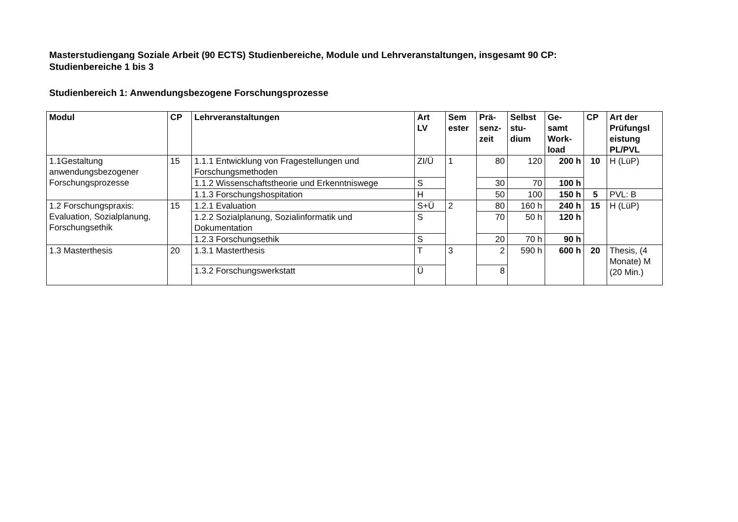Masterstudiengang Soziale Arbeit (90 ECTS) Studienbereiche, Module und Lehrveranstaltungen, insgesamt 90 CP:
Studienbereiche 1 bis 3
Studienbereich 1: Anwendungsbezogene Forschungsprozesse
| Modul | CP | Lehrveranstaltungen | Art LV | Sem ester | Prä- senz- zeit | Selbst stu- dium | Ge- samt Work- load | CP | Art der Prüfungsl eistung PL/PVL |
| --- | --- | --- | --- | --- | --- | --- | --- | --- | --- |
| 1.1Gestaltung anwendungsbezogener Forschungsprozesse | 15 | 1.1.1 Entwicklung von Fragestellungen und Forschungsmethoden | ZI/Ü | 1 | 80 | 120 | 200 h | 10 | H (LüP) |
| | | 1.1.2 Wissenschaftstheorie und Erkenntniswege | S | | 30 | 70 | 100 h | | |
| | | 1.1.3 Forschungshospitation | H | | 50 | 100 | 150 h | 5 | PVL: B |
| 1.2 Forschungspraxis: Evaluation, Sozialplanung, Forschungsethik | 15 | 1.2.1 Evaluation | S+Ü | 2 | 80 | 160 h | 240 h | 15 | H (LüP) |
| | | 1.2.2 Sozialplanung, Sozialinformatik und Dokumentation | S | | 70 | 50 h | 120 h | | |
| | | 1.2.3 Forschungsethik | S | | 20 | 70 h | 90 h | | |
| 1.3 Masterthesis | 20 | 1.3.1 Masterthesis | T | 3 | 2 | 590 h | 600 h | 20 | Thesis, (4 Monate) M (20 Min.) |
| | | 1.3.2 Forschungswerkstatt | Ü | | 8 | | | | |